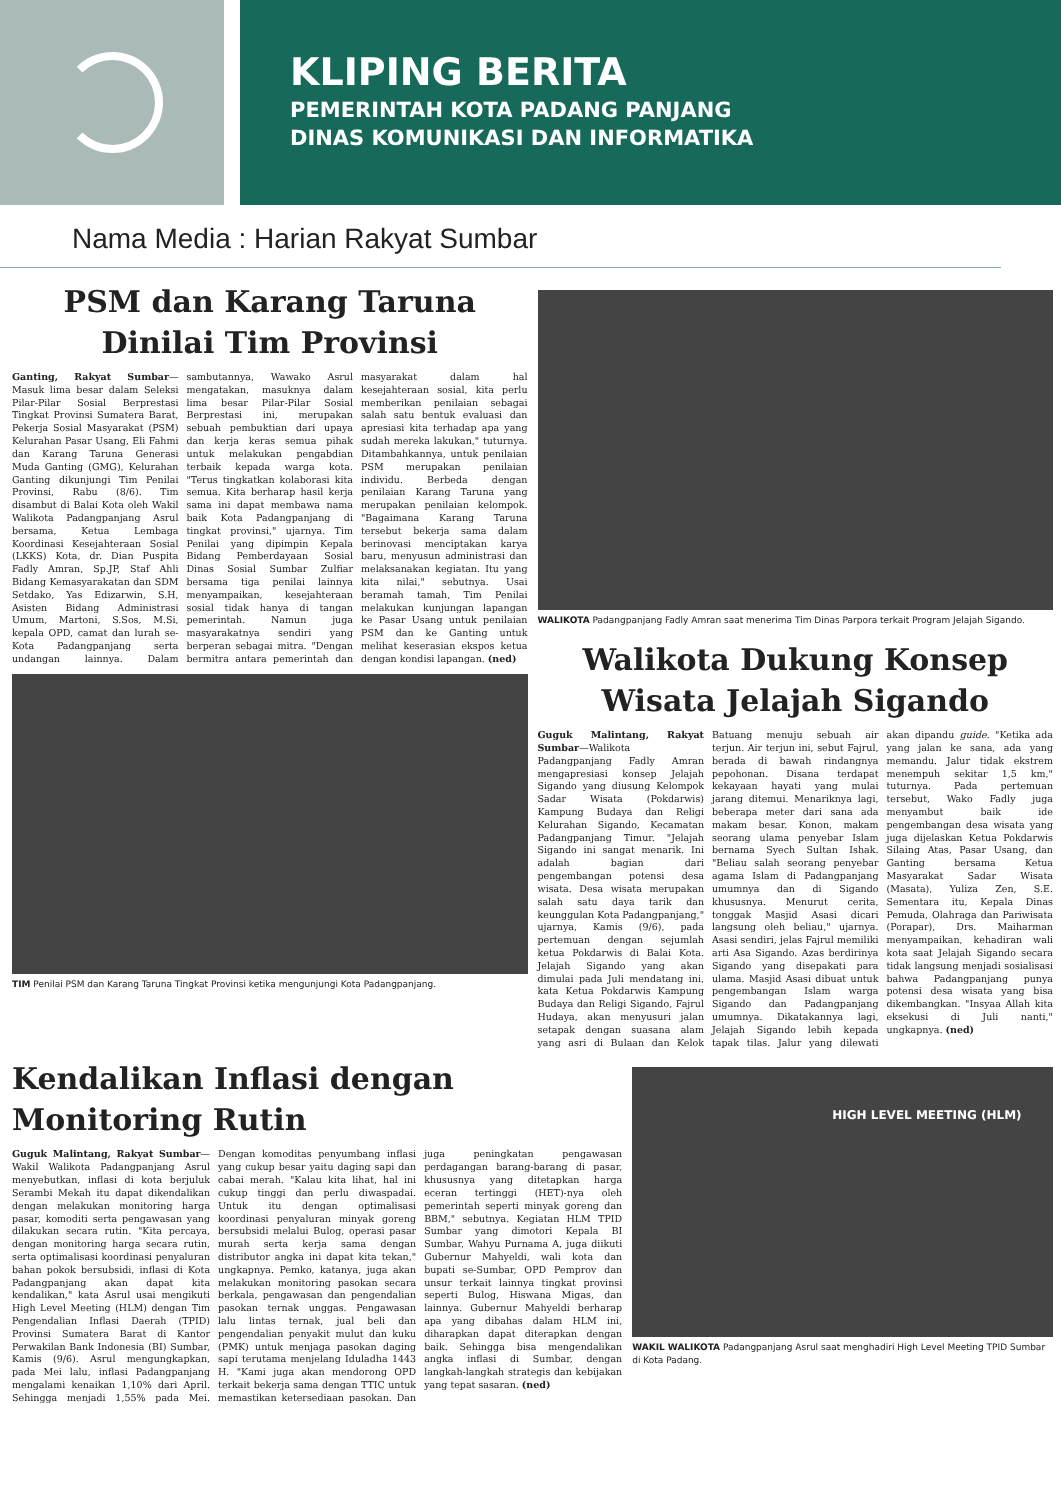KLIPING BERITA
PEMERINTAH KOTA PADANG PANJANG
DINAS KOMUNIKASI DAN INFORMATIKA
Nama Media : Harian Rakyat Sumbar
PSM dan Karang Taruna Dinilai Tim Provinsi
Ganting, Rakyat Sumbar—Masuk lima besar dalam Seleksi Pilar-Pilar Sosial Berprestasi Tingkat Provinsi Sumatera Barat, Pekerja Sosial Masyarakat (PSM) Kelurahan Pasar Usang, Eli Fahmi dan Karang Taruna Generasi Muda Ganting (GMG), Kelurahan Ganting dikunjungi Tim Penilai Provinsi, Rabu (8/6). Tim disambut di Balai Kota oleh Wakil Walikota Padangpanjang Asrul bersama, Ketua Lembaga Koordinasi Kesejahteraan Sosial (LKKS) Kota, dr. Dian Puspita Fadly Amran, Sp.JP, Staf Ahli Bidang Kemasyarakatan dan SDM Setdako, Yas Edizarwin, S.H, Asisten Bidang Administrasi Umum, Martoni, S.Sos, M.Si, kepala OPD, camat dan lurah se-Kota Padangpanjang serta undangan lainnya. Dalam sambutannya, Wawako Asrul mengatakan, masuknya dalam lima besar Pilar-Pilar Sosial Berprestasi ini, merupakan sebuah pembuktian dari upaya dan kerja keras semua pihak untuk melakukan pengabdian terbaik kepada warga kota. "Terus tingkatkan kolaborasi kita semua. Kita berharap hasil kerja sama ini dapat membawa nama baik Kota Padangpanjang di tingkat provinsi," ujarnya. Tim Penilai yang dipimpin Kepala Bidang Pemberdayaan Sosial Dinas Sosial Sumbar Zulfiar bersama tiga penilai lainnya menyampaikan, kesejahteraan sosial tidak hanya di tangan pemerintah. Namun juga masyarakatnya sendiri yang berperan sebagai mitra. "Dengan bermitra antara pemerintah dan masyarakat dalam hal kesejahteraan sosial, kita perlu memberikan penilaian sebagai salah satu bentuk evaluasi dan apresiasi kita terhadap apa yang sudah mereka lakukan," tuturnya. Ditambahkannya, untuk penilaian PSM merupakan penilaian individu. Berbeda dengan penilaian Karang Taruna yang merupakan penilaian kelompok. "Bagaimana Karang Taruna tersebut bekerja sama dalam berinovasi menciptakan karya baru, menyusun administrasi dan melaksanakan kegiatan. Itu yang kita nilai," sebutnya. Usai beramah tamah, Tim Penilai melakukan kunjungan lapangan ke Pasar Usang untuk penilaian PSM dan ke Ganting untuk melihat keserasian ekspos ketua dengan kondisi lapangan. (ned)
TIM Penilai PSM dan Karang Taruna Tingkat Provinsi ketika mengunjungi Kota Padangpanjang.
WALIKOTA Padangpanjang Fadly Amran saat menerima Tim Dinas Parpora terkait Program Jelajah Sigando.
Walikota Dukung Konsep Wisata Jelajah Sigando
Guguk Malintang, Rakyat Sumbar—Walikota Padangpanjang Fadly Amran mengapresiasi konsep Jelajah Sigando yang diusung Kelompok Sadar Wisata (Pokdarwis) Kampung Budaya dan Religi Kelurahan Sigando, Kecamatan Padangpanjang Timur. "Jelajah Sigando ini sangat menarik. Ini adalah bagian dari pengembangan potensi desa wisata. Desa wisata merupakan salah satu daya tarik dan keunggulan Kota Padangpanjang," ujarnya, Kamis (9/6), pada pertemuan dengan sejumlah ketua Pokdarwis di Balai Kota. Jelajah Sigando yang akan dimulai pada Juli mendatang ini, kata Ketua Pokdarwis Kampung Budaya dan Religi Sigando, Fajrul Hudaya, akan menyusuri jalan setapak dengan suasana alam yang asri di Bulaan dan Kelok Batuang menuju sebuah air terjun. Air terjun ini, sebut Fajrul, berada di bawah rindangnya pepohonan. Disana terdapat kekayaan hayati yang mulai jarang ditemui. Menariknya lagi, beberapa meter dari sana ada makam besar. Konon, makam seorang ulama penyebar Islam bernama Syech Sultan Ishak. "Beliau salah seorang penyebar agama Islam di Padangpanjang umumnya dan di Sigando khususnya. Menurut cerita, tonggak Masjid Asasi dicari langsung oleh beliau," ujarnya. Asasi sendiri, jelas Fajrul memiliki arti Asa Sigando. Azas berdirinya Sigando yang disepakati para ulama. Masjid Asasi dibuat untuk pengembangan Islam warga Sigando dan Padangpanjang umumnya. Dikatakannya lagi, Jelajah Sigando lebih kepada tapak tilas. Jalur yang dilewati akan dipandu guide. "Ketika ada yang jalan ke sana, ada yang memandu. Jalur tidak ekstrem menempuh sekitar 1,5 km," tuturnya. Pada pertemuan tersebut, Wako Fadly juga menyambut baik ide pengembangan desa wisata yang juga dijelaskan Ketua Pokdarwis Silaing Atas, Pasar Usang, dan Ganting bersama Ketua Masyarakat Sadar Wisata (Masata), Yuliza Zen, S.E. Sementara itu, Kepala Dinas Pemuda, Olahraga dan Pariwisata (Porapar), Drs. Maiharman menyampaikan, kehadiran wali kota saat Jelajah Sigando secara tidak langsung menjadi sosialisasi bahwa Padangpanjang punya potensi desa wisata yang bisa dikembangkan. "Insyaa Allah kita eksekusi di Juli nanti," ungkapnya. (ned)
Kendalikan Inflasi dengan Monitoring Rutin
Guguk Malintang, Rakyat Sumbar—Wakil Walikota Padangpanjang Asrul menyebutkan, inflasi di kota berjuluk Serambi Mekah itu dapat dikendalikan dengan melakukan monitoring harga pasar, komoditi serta pengawasan yang dilakukan secara rutin. "Kita percaya, dengan monitoring harga secara rutin, serta optimalisasi koordinasi penyaluran bahan pokok bersubsidi, inflasi di Kota Padangpanjang akan dapat kita kendalikan," kata Asrul usai mengikuti High Level Meeting (HLM) dengan Tim Pengendalian Inflasi Daerah (TPID) Provinsi Sumatera Barat di Kantor Perwakilan Bank Indonesia (BI) Sumbar, Kamis (9/6). Asrul mengungkapkan, pada Mei lalu, inflasi Padangpanjang mengalami kenaikan 1,10% dari April. Sehingga menjadi 1,55% pada Mei. Dengan komoditas penyumbang inflasi yang cukup besar yaitu daging sapi dan cabai merah. "Kalau kita lihat, hal ini cukup tinggi dan perlu diwaspadai. Untuk itu dengan optimalisasi koordinasi penyaluran minyak goreng bersubsidi melalui Bulog, operasi pasar murah serta kerja sama dengan distributor angka ini dapat kita tekan," ungkapnya. Pemko, katanya, juga akan melakukan monitoring pasokan secara berkala, pengawasan dan pengendalian pasokan ternak unggas. Pengawasan lalu lintas ternak, jual beli dan pengendalian penyakit mulut dan kuku (PMK) untuk menjaga pasokan daging sapi terutama menjelang Iduladha 1443 H. "Kami juga akan mendorong OPD terkait bekerja sama dengan TTIC untuk memastikan ketersediaan pasokan. Dan juga peningkatan pengawasan perdagangan barang-barang di pasar, khususnya yang ditetapkan harga eceran tertinggi (HET)-nya oleh pemerintah seperti minyak goreng dan BBM," sebutnya. Kegiatan HLM TPID Sumbar yang dimotori Kepala BI Sumbar, Wahyu Purnama A, juga diikuti Gubernur Mahyeldi, wali kota dan bupati se-Sumbar, OPD Pemprov dan unsur terkait lainnya tingkat provinsi seperti Bulog, Hiswana Migas, dan lainnya. Gubernur Mahyeldi berharap apa yang dibahas dalam HLM ini, diharapkan dapat diterapkan dengan baik. Sehingga bisa mengendalikan angka inflasi di Sumbar, dengan langkah-langkah strategis dan kebijakan yang tepat sasaran. (ned)
HIGH LEVEL MEETING (HLM)
WAKIL WALIKOTA Padangpanjang Asrul saat menghadiri High Level Meeting TPID Sumbar di Kota Padang.